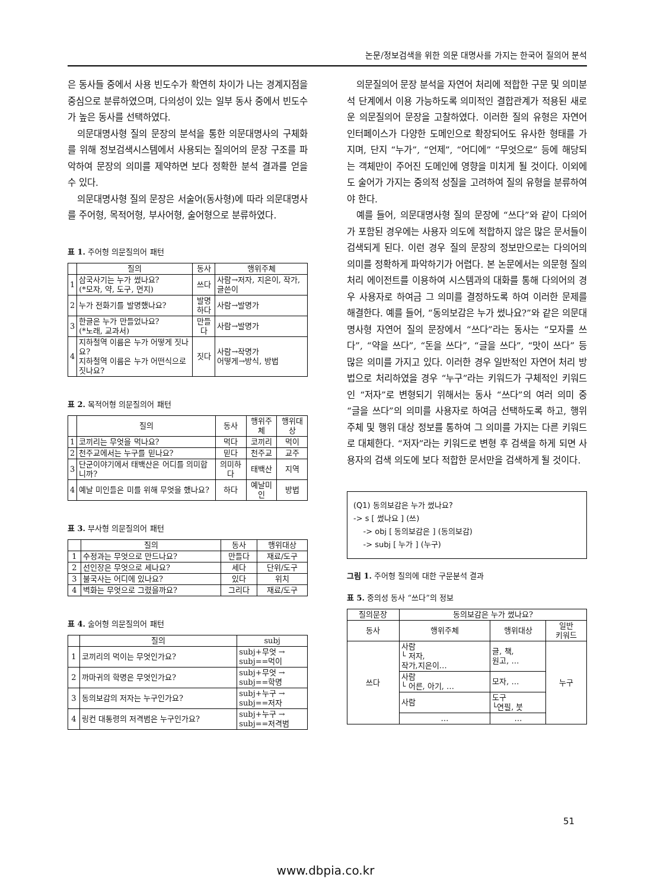논문/정보검색을 위한 의문 대명사를 가지는 한국어 질의어 분석
은 동사들 중에서 사용 빈도수가 확연히 차이가 나는 경계지점을 중심으로 분류하였으며, 다의성이 있는 일부 동사 중에서 빈도수가 높은 동사를 선택하였다.
의문대명사형 질의 문장의 분석을 통한 의문대명사의 구체화를 위해 정보검색시스템에서 사용되는 질의어의 문장 구조를 파악하여 문장의 의미를 제약하면 보다 정확한 분석 결과를 얻을 수 있다.
의문대명사형 질의 문장은 서술어(동사형)에 따라 의문대명사를 주어형, 목적어형, 부사어형, 술어형으로 분류하였다.
표 1. 주어형 의문질의어 패턴
| | 질의 | 동사 | 행위주체 |
| --- | --- | --- | --- |
| 1 | 삼국사기는 누가 썼나요? (*모자, 약, 도구, 먼지) | 쓰다 | 사람→저자, 지은이, 작가, 글쓴이 |
| 2 | 누가 전화기를 발명했나요? | 발명 하다 | 사람→발명가 |
| 3 | 한글은 누가 만들었나요? (*노래, 교과서) | 만들다 | 사람→발명가 |
| 4 | 지하철역 이름은 누가 어떻게 짓나요? 지하철역 이름은 누가 어떤식으로 짓나요? | 짓다 | 사람→작명가 어떻게→방식, 방법 |
표 2. 목적어형 의문질의어 패턴
| | 질의 | 동사 | 행위주체 | 행위대상 |
| --- | --- | --- | --- | --- |
| 1 | 코끼리는 무엇을 먹나요? | 먹다 | 코끼리 | 먹이 |
| 2 | 천주교에서는 누구를 믿나요? | 믿다 | 천주교 | 교주 |
| 3 | 단군이야기에서 태백산은 어디를 의미합니까? | 의미하다 | 태백산 | 지역 |
| 4 | 예날 미인들은 미를 위해 무엇을 했나요? | 하다 | 예날미인 | 방법 |
표 3. 부사형 의문질의어 패턴
| | 질의 | 동사 | 행위대상 |
| --- | --- | --- | --- |
| 1 | 수정과는 무엇으로 만드나요? | 만들다 | 재료/도구 |
| 2 | 선인장은 무엇으로 세나요? | 세다 | 단위/도구 |
| 3 | 불국사는 어디에 있나요? | 있다 | 위치 |
| 4 | 벽화는 무엇으로 그렸을까요? | 그리다 | 재료/도구 |
표 4. 술어형 의문질의어 패턴
| | 질의 | subj |
| --- | --- | --- |
| 1 | 코끼리의 먹이는 무엇인가요? | subj+무엇 → subj==먹이 |
| 2 | 까마귀의 학명은 무엇인가요? | subj+무엇 → subj==학명 |
| 3 | 동의보감의 저자는 누구인가요? | subj+누구 → subj==저자 |
| 4 | 링컨 대통령의 저격범은 누구인가요? | subj+누구 → subj==저격범 |
의문질의어 문장 분석을 자연어 처리에 적합한 구문 및 의미분석 단계에서 이용 가능하도록 의미적인 결합관계가 적용된 새로운 의문질의어 문장을 고찰하였다. 이러한 질의 유형은 자연어 인터페이스가 다양한 도메인으로 확장되어도 유사한 형태를 가지며, 단지 “누가”, “언제”, “어디에” “무엇으로” 등에 해당되는 객체만이 주어진 도메인에 영향을 미치게 될 것이다. 이외에도 술어가 가지는 중의적 성질을 고려하여 질의 유형을 분류하여야 한다.
예를 들어, 의문대명사형 질의 문장에 “쓰다”와 같이 다의어가 포함된 경우에는 사용자 의도에 적합하지 않은 많은 문서들이 검색되게 된다. 이런 경우 질의 문장의 정보만으로는 다의어의 의미를 정확하게 파악하기가 어렵다. 본 논문에서는 의문형 질의 처리 에이전트를 이용하여 시스템과의 대화를 통해 다의어의 경우 사용자로 하여금 그 의미를 결정하도록 하여 이러한 문제를 해결한다. 예를 들어, “동의보감은 누가 썼나요?”와 같은 의문대명사형 자연어 질의 문장에서 “쓰다”라는 동사는 “모자를 쓰다”, “약을 쓰다”, “돈을 쓰다”, “글을 쓰다”, “맛이 쓰다” 등 많은 의미를 가지고 있다. 이러한 경우 일반적인 자연어 처리 방법으로 처리하였을 경우 “누구”라는 키워드가 구체적인 키워드인 “저자”로 변형되기 위해서는 동사 “쓰다”의 여러 의미 중 “글을 쓰다”의 의미를 사용자로 하여금 선택하도록 하고, 행위 주체 및 행위 대상 정보를 통하여 그 의미를 가지는 다른 키워드로 대체한다. “저자”라는 키워드로 변형 후 검색을 하게 되면 사용자의 검색 의도에 보다 적합한 문서만을 검색하게 될 것이다.
(Q1) 동의보감은 누가 썼나요?
-> s [ 썼나요 ] (쓰)
-> obj [ 동의보감은 ] (동의보감)
-> subj [ 누가 ] (누구)
그림 1. 주어형 질의에 대한 구문분석 결과
표 5. 중의성 동사 “쓰다”의 정보
| 질의문장 | 동의보감은 누가 썼나요? | | |
| --- | --- | --- | --- |
| 동사 | 행위주체 | 행위대상 | 일반 키워드 |
| 쓰다 | 사람 └ 저자, 작가,지은이… | 글, 책, 원고, … | 누구 |
| | 사람 └ 어른, 아기, … | 모자, … | |
| | 사람 | 도구 └연필, 붓 | |
| | … | … | |
51
www.dbpia.co.kr